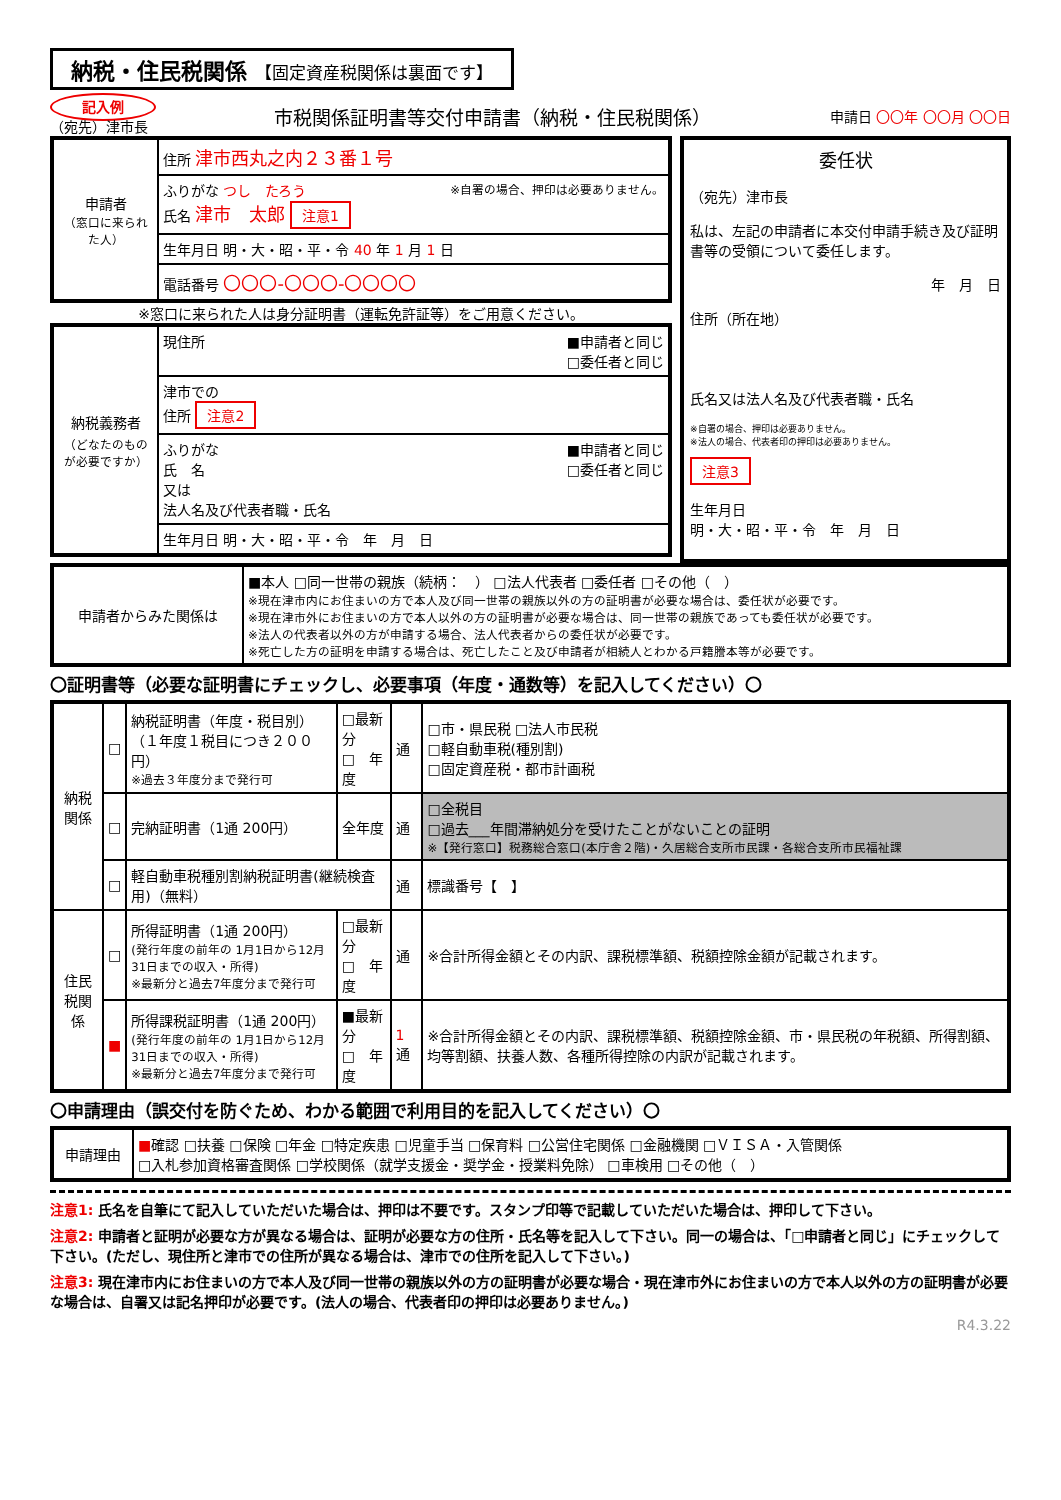納税・住民税関係 【固定資産税関係は裏面です】
記入例
（宛先）津市長
市税関係証明書等交付申請書（納税・住民税関係）
申請日 〇〇年 〇〇月 〇〇日
| 申請者 （窓口に来られた人） | 住所 津市西丸之内２３番１号 |
| | ふりがな つし たろう ※自署の場合、押印は必要ありません。 氏名 津市 太郎 注意1 |
| | 生年月日 明・大・昭・平・令 40 年 1 月 1 日 |
| | 電話番号 〇〇〇-〇〇〇-〇〇〇〇 |
※窓口に来られた人は身分証明書（運転免許証等）をご用意ください。
| 納税義務者 （どなたのものが必要ですか） | 現住所 ■申請者と同じ □委任者と同じ |
| | 津市での 住所 注意2 |
| | ふりがな ■申請者と同じ □委任者と同じ 氏 名 又は 法人名及び代表者職・氏名 |
| | 生年月日 明・大・昭・平・令 年 月 日 |
委任状
（宛先）津市長
私は、左記の申請者に本交付申請手続き及び証明書等の受領について委任します。
年　月　日
住所（所在地）
氏名又は法人名及び代表者職・氏名
※自署の場合、押印は必要ありません。
※法人の場合、代表者印の押印は必要ありません。
注意3
生年月日
明・大・昭・平・令　年　月　日
| 申請者からみた関係は | ■本人 □同一世帯の親族（続柄： ） □法人代表者 □委任者 □その他（ ） ※現在津市内にお住まいの方で本人及び同一世帯の親族以外の方の証明書が必要な場合は、委任状が必要です。 ※現在津市外にお住まいの方で本人以外の方の証明書が必要な場合は、同一世帯の親族であっても委任状が必要です。 ※法人の代表者以外の方が申請する場合、法人代表者からの委任状が必要です。 ※死亡した方の証明を申請する場合は、死亡したこと及び申請者が相続人とわかる戸籍謄本等が必要です。 |
〇証明書等（必要な証明書にチェックし、必要事項（年度・通数等）を記入してください）〇
| 納税関係 | □ | 納税証明書（年度・税目別） （１年度１税目につき２００円） ※過去３年度分まで発行可 | □最新分 □ 年度 | 通 | □市・県民税 □法人市民税 □軽自動車税(種別割) □固定資産税・都市計画税 |
| | □ | 完納証明書（1通 200円） | 全年度 | 通 | □全税目 □過去___年間滞納処分を受けたことがないことの証明 ※【発行窓口】税務総合窓口(本庁舎２階)・久居総合支所市民課・各総合支所市民福祉課 |
| | □ | 軽自動車税種別割納税証明書(継続検査用)（無料） | | 通 | 標識番号【 】 |
| 住民税関係 | □ | 所得証明書（1通 200円） (発行年度の前年の 1月1日から12月31日までの収入・所得) ※最新分と過去7年度分まで発行可 | □最新分 □ 年度 | 通 | ※合計所得金額とその内訳、課税標準額、税額控除金額が記載されます。 |
| | ■ | 所得課税証明書（1通 200円） (発行年度の前年の 1月1日から12月31日までの収入・所得) ※最新分と過去7年度分まで発行可 | ■最新分 □ 年度 | 1 通 | ※合計所得金額とその内訳、課税標準額、税額控除金額、市・県民税の年税額、所得割額、均等割額、扶養人数、各種所得控除の内訳が記載されます。 |
〇申請理由（誤交付を防ぐため、わかる範囲で利用目的を記入してください）〇
| 申請理由 | ■ 確認 □扶養 □保険 □年金 □特定疾患 □児童手当 □保育料 □公営住宅関係 □金融機関 □ＶＩＳＡ・入管関係 □入札参加資格審査関係 □学校関係（就学支援金・奨学金・授業料免除） □車検用 □その他（ ） |
注意1: 氏名を自筆にて記入していただいた場合は、押印は不要です。スタンプ印等で記載していただいた場合は、押印して下さい。
注意2: 申請者と証明が必要な方が異なる場合は、証明が必要な方の住所・氏名等を記入して下さい。同一の場合は、「□申請者と同じ」にチェックして下さい。(ただし、現住所と津市での住所が異なる場合は、津市での住所を記入して下さい。)
注意3: 現在津市内にお住まいの方で本人及び同一世帯の親族以外の方の証明書が必要な場合・現在津市外にお住まいの方で本人以外の方の証明書が必要な場合は、自署又は記名押印が必要です。(法人の場合、代表者印の押印は必要ありません。)
R4.3.22